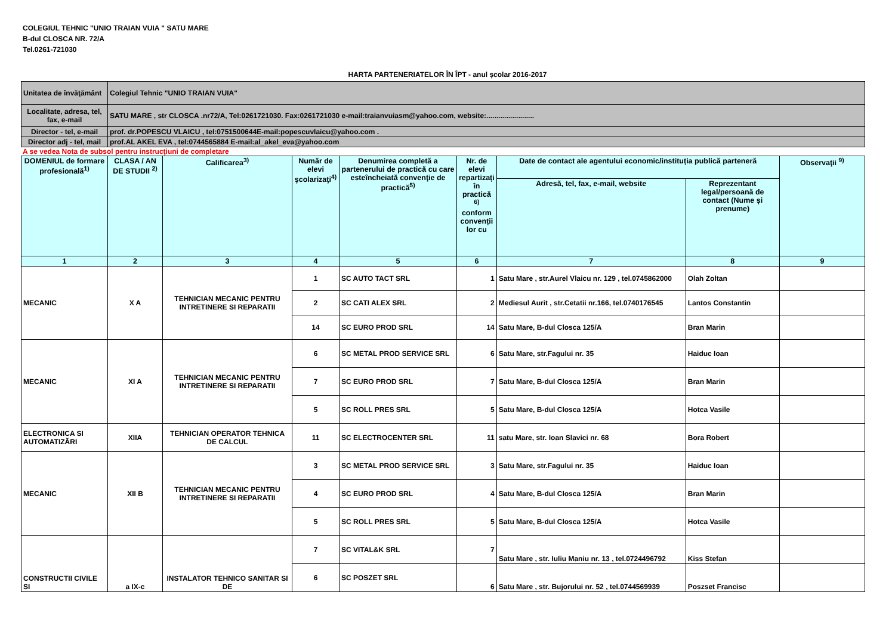COLEGIUL TEHNIC "UNIO TRAIAN VUIA " SATU MARE
B-dul CLOSCA NR. 72/A
Tel.0261-721030
HARTA PARTENERIATELOR ÎN ÎPT - anul școlar 2016-2017
| Unitatea de învăţământ | Colegiul Tehnic "UNIO TRAIAN VUIA" |
| Localitate, adresa, tel, fax, e-mail | SATU MARE , str CLOSCA .nr72/A, Tel:0261721030. Fax:0261721030 e-mail:traianvuiasm@yahoo.com, website:........................ |
| Director - tel, e-mail | prof. dr.POPESCU VLAICU , tel:0751500644E-mail:popescuvlaicu@yahoo.com . |
| Director adj - tel, mail | prof.AL AKEL EVA , tel:0744565884 E-mail:al_akel_eva@yahoo.com |
A se vedea Nota de subsol pentru instrucţiuni de completare
| DOMENIUL de formare profesională<sup>1)</sup> | CLASA / AN DE STUDII <sup>2)</sup> | Calificarea<sup>3)</sup> | Număr de elevi şcolarizaţi<sup>4)</sup> | Denumirea completă a partenerului de practică cu care esteîncheiată convenţie de practică<sup>5)</sup> | Nr. de elevi repartizați în practică <sup>6)</sup> conform convenții lor cu | Date de contact ale agentului economic/instituția publică parteneră | | Observaţii <sup>9)</sup> |
| --- | --- | --- | --- | --- | --- | --- | --- | --- |
| | | | | | | Adresă, tel, fax, e-mail, website | Reprezentant legal/persoană de contact (Nume și prenume) | |
| 1 | 2 | 3 | 4 | 5 | 6 | 7 | 8 | 9 |
| MECANIC | X A | TEHNICIAN MECANIC PENTRU INTRETINERE SI REPARATII | 1 | SC AUTO TACT SRL | 1 | Satu Mare , str.Aurel Vlaicu nr. 129 , tel.0745862000 | Olah Zoltan | |
| | | | 2 | SC CATI ALEX SRL | 2 | Mediesul Aurit , str.Cetatii nr.166, tel.0740176545 | Lantos Constantin | |
| | | | 14 | SC EURO PROD SRL | 14 | Satu Mare, B-dul Closca 125/A | Bran Marin | |
| MECANIC | XI A | TEHNICIAN MECANIC PENTRU INTRETINERE SI REPARATII | 6 | SC METAL PROD SERVICE SRL | 6 | Satu Mare, str.Fagului nr. 35 | Haiduc Ioan | |
| | | | 7 | SC EURO PROD SRL | 7 | Satu Mare, B-dul Closca 125/A | Bran Marin | |
| | | | 5 | SC ROLL PRES SRL | 5 | Satu Mare, B-dul Closca 125/A | Hotca Vasile | |
| ELECTRONICA SI AUTOMATIZĂRI | XIIA | TEHNICIAN OPERATOR TEHNICA DE CALCUL | 11 | SC ELECTROCENTER SRL | 11 | satu Mare, str. Ioan Slavici nr. 68 | Bora Robert | |
| MECANIC | XII B | TEHNICIAN MECANIC PENTRU INTRETINERE SI REPARATII | 3 | SC METAL PROD SERVICE SRL | 3 | Satu Mare, str.Fagului nr. 35 | Haiduc Ioan | |
| | | | 4 | SC EURO PROD SRL | 4 | Satu Mare, B-dul Closca 125/A | Bran Marin | |
| | | | 5 | SC ROLL PRES SRL | 5 | Satu Mare, B-dul Closca 125/A | Hotca Vasile | |
| CONSTRUCTII CIVILE SI | a IX-c | INSTALATOR TEHNICO SANITAR SI DE | 7 | SC VITAL&K SRL | 7 | Satu Mare , str. Iuliu Maniu nr. 13 , tel.0724496792 | Kiss Stefan | |
| | | | 6 | SC POSZET SRL | 6 | Satu Mare , str. Bujorului nr. 52 , tel.0744569939 | Poszset Francisc | |